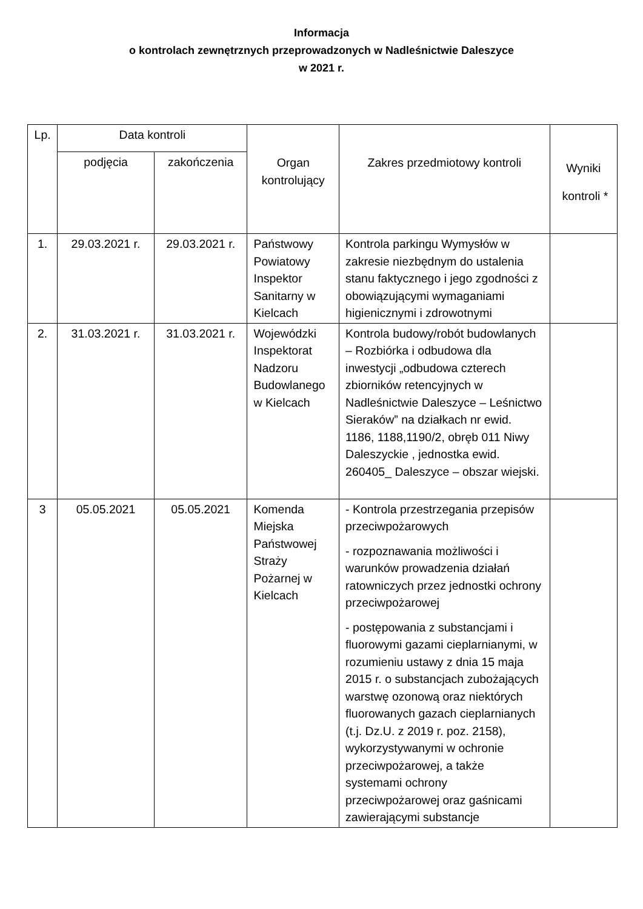Informacja
o kontrolach zewnętrznych przeprowadzonych w Nadleśnictwie Daleszyce
w 2021 r.
| Lp. | Data kontroli | | Organ kontrolujący | Zakres przedmiotowy kontroli | Wyniki kontroli * |
| --- | --- | --- | --- | --- | --- |
| | podjęcia | zakończenia | | | |
| 1. | 29.03.2021 r. | 29.03.2021 r. | Państwowy Powiatowy Inspektor Sanitarny w Kielcach | Kontrola parkingu Wymysłów w zakresie niezbędnym do ustalenia stanu faktycznego i jego zgodności z obowiązującymi wymaganiami higienicznymi i zdrowotnymi | |
| 2. | 31.03.2021 r. | 31.03.2021 r. | Wojewódzki Inspektorat Nadzoru Budowlanego w Kielcach | Kontrola budowy/robót budowlanych – Rozbiórka i odbudowa dla inwestycji „odbudowa czterech zbiorników retencyjnych w Nadleśnictwie Daleszyce – Leśnictwo Sieraków” na działkach nr ewid. 1186, 1188,1190/2, obręb 011 Niwy Daleszyckie , jednostka ewid. 260405_ Daleszyce – obszar wiejski. | |
| 3 | 05.05.2021 | 05.05.2021 | Komenda Miejska Państwowej Straży Pożarnej w Kielcach | - Kontrola przestrzegania przepisów przeciwpożarowych - rozpoznawania możliwości i warunków prowadzenia działań ratowniczych przez jednostki ochrony przeciwpożarowej - postępowania z substancjami i fluorowymi gazami cieplarnianymi, w rozumieniu ustawy z dnia 15 maja 2015 r. o substancjach zubożających warstwę ozonową oraz niektórych fluorowanych gazach cieplarnianych (t.j. Dz.U. z 2019 r. poz. 2158), wykorzystywanymi w ochronie przeciwpożarowej, a także systemami ochrony przeciwpożarowej oraz gaśnicami zawierającymi substancje | |